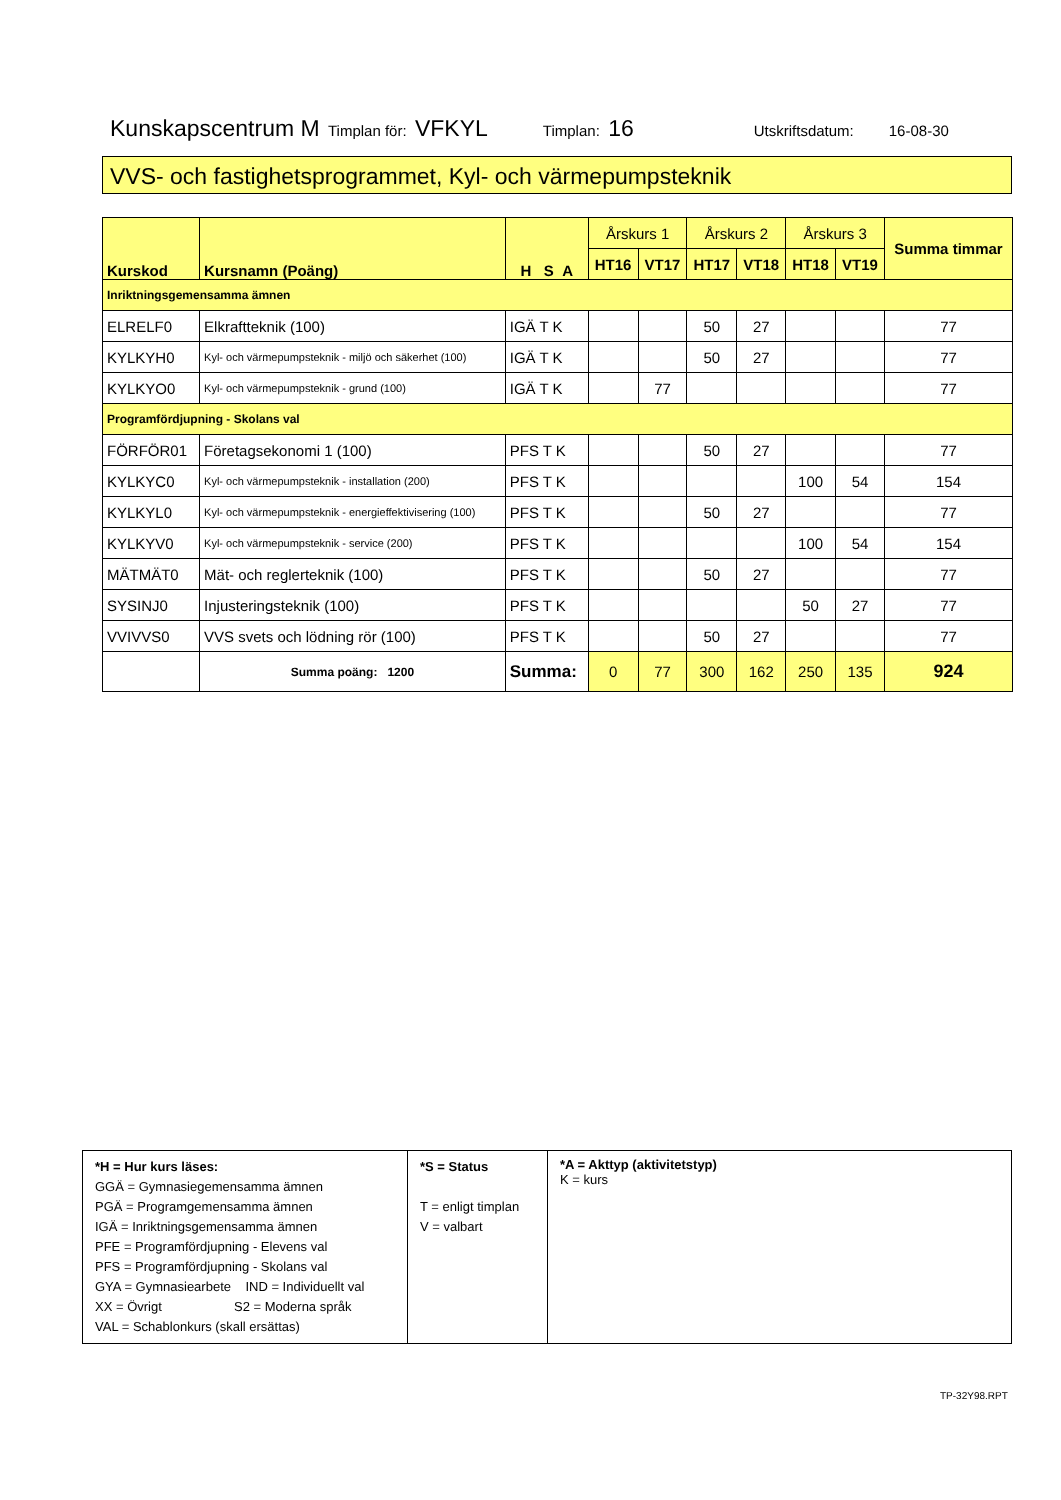Kunskapscentrum M Timplan för: VFKYL Timplan: 16 Utskriftsdatum: 16-08-30
VVS- och fastighetsprogrammet, Kyl- och värmepumpsteknik
| Kurskod | Kursnamn (Poäng) | H S A | Årskurs 1 | | Årskurs 2 | | Årskurs 3 | | Summa timmar |
| --- | --- | --- | --- | --- | --- | --- | --- | --- | --- |
| | | | HT16 | VT17 | HT17 | VT18 | HT18 | VT19 | |
| Inriktningsgemensamma ämnen | | | | | | | | | |
| ELRELF0 | Elkraftteknik (100) | IGÄ T K | | | 50 | 27 | | | 77 |
| KYLKYH0 | Kyl- och värmepumpsteknik - miljö och säkerhet (100) | IGÄ T K | | | 50 | 27 | | | 77 |
| KYLKYO0 | Kyl- och värmepumpsteknik - grund (100) | IGÄ T K | | 77 | | | | | 77 |
| Programfördjupning - Skolans val | | | | | | | | | |
| FÖRFÖR01 | Företagsekonomi 1 (100) | PFS T K | | | 50 | 27 | | | 77 |
| KYLKYC0 | Kyl- och värmepumpsteknik - installation (200) | PFS T K | | | | | 100 | 54 | 154 |
| KYLKYL0 | Kyl- och värmepumpsteknik - energieffektivisering (100) | PFS T K | | | 50 | 27 | | | 77 |
| KYLKYV0 | Kyl- och värmepumpsteknik - service (200) | PFS T K | | | | | 100 | 54 | 154 |
| MÄTMÄT0 | Mät- och reglerteknik (100) | PFS T K | | | 50 | 27 | | | 77 |
| SYSINJ0 | Injusteringsteknik (100) | PFS T K | | | | | 50 | 27 | 77 |
| VVIVVS0 | VVS svets och lödning rör (100) | PFS T K | | | 50 | 27 | | | 77 |
| | Summa poäng: 1200 | Summa: | 0 | 77 | 300 | 162 | 250 | 135 | 924 |
| *H = Hur kurs läses: GGÄ = Gymnasiegemensamma ämnen PGÄ = Programgemensamma ämnen IGÄ = Inriktningsgemensamma ämnen PFE = Programfördjupning - Elevens val PFS = Programfördjupning - Skolans val GYA = Gymnasiearbete IND = Individuellt val XX = Övrigt S2 = Moderna språk VAL = Schablonkurs (skall ersättas) | *S = Status T = enligt timplan V = valbart | *A = Akttyp (aktivitetstyp) K = kurs |
TP-32Y98.RPT